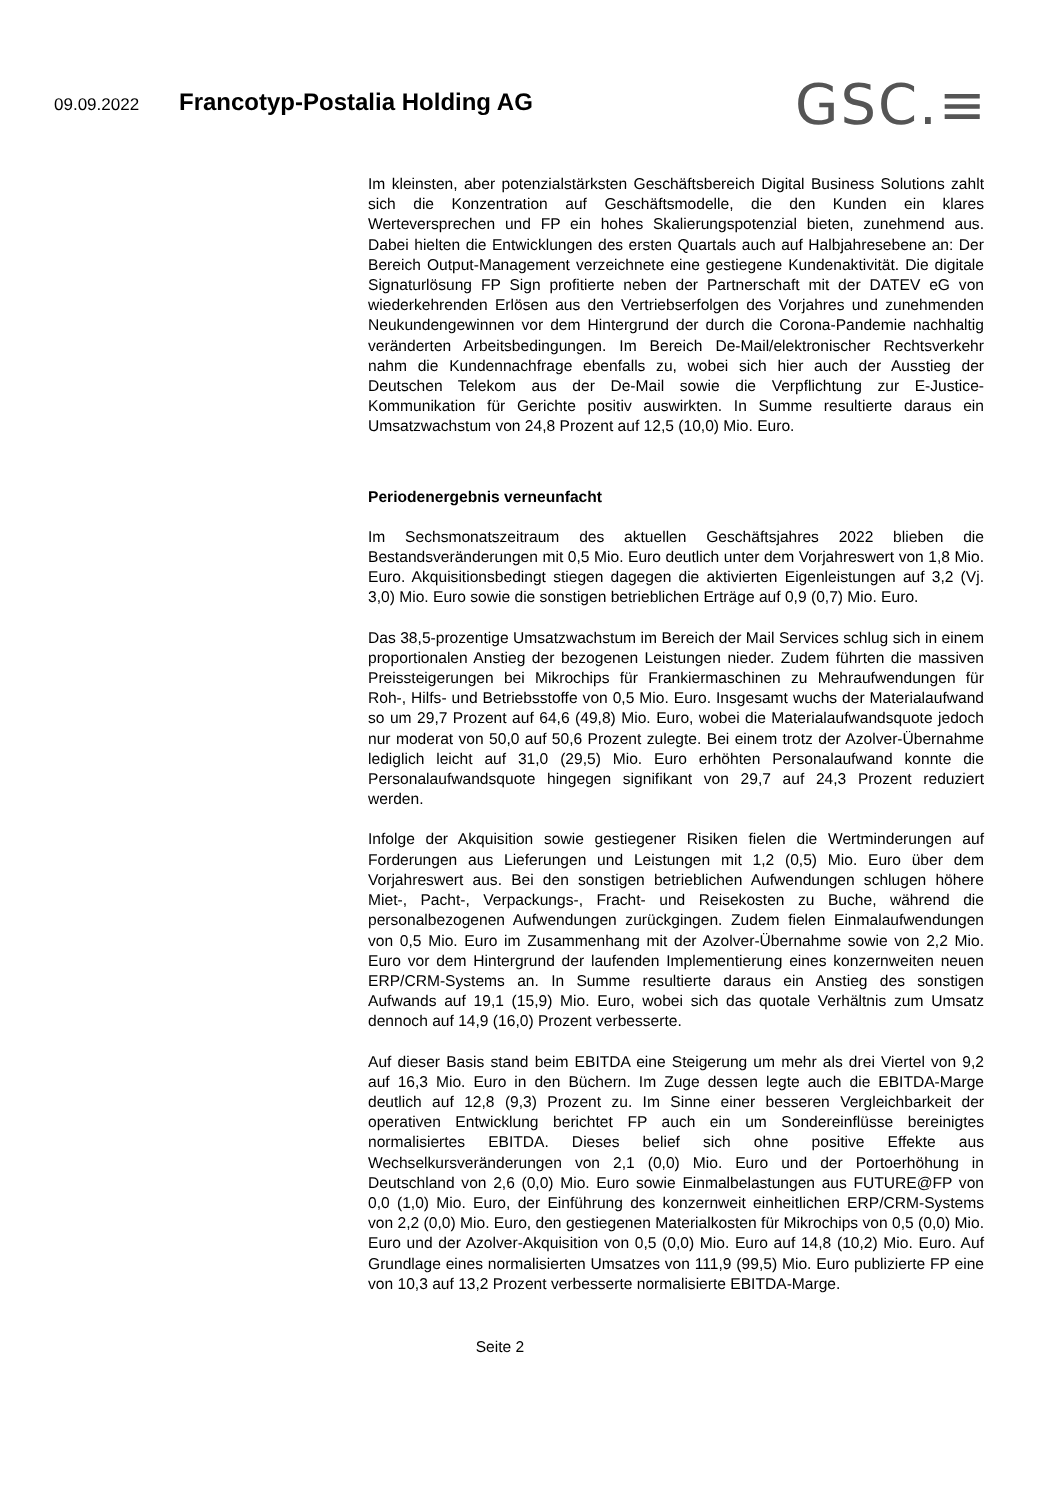09.09.2022 Francotyp-Postalia Holding AG
GSC.≡
Im kleinsten, aber potenzialstärksten Geschäftsbereich Digital Business Solutions zahlt sich die Konzentration auf Geschäftsmodelle, die den Kunden ein klares Werteversprechen und FP ein hohes Skalierungspotenzial bieten, zunehmend aus. Dabei hielten die Entwicklungen des ersten Quartals auch auf Halbjahresebene an: Der Bereich Output-Management verzeichnete eine gestiegene Kundenaktivität. Die digitale Signaturlösung FP Sign profitierte neben der Partnerschaft mit der DATEV eG von wiederkehrenden Erlösen aus den Vertriebserfolgen des Vorjahres und zunehmenden Neukundengewinnen vor dem Hintergrund der durch die Corona-Pandemie nachhaltig veränderten Arbeitsbedingungen. Im Bereich De-Mail/elektronischer Rechtsverkehr nahm die Kundennachfrage ebenfalls zu, wobei sich hier auch der Ausstieg der Deutschen Telekom aus der De-Mail sowie die Verpflichtung zur E-Justice-Kommunikation für Gerichte positiv auswirkten. In Summe resultierte daraus ein Umsatzwachstum von 24,8 Prozent auf 12,5 (10,0) Mio. Euro.
Periodenergebnis verneunfacht
Im Sechsmonatszeitraum des aktuellen Geschäftsjahres 2022 blieben die Bestandsveränderungen mit 0,5 Mio. Euro deutlich unter dem Vorjahreswert von 1,8 Mio. Euro. Akquisitionsbedingt stiegen dagegen die aktivierten Eigenleistungen auf 3,2 (Vj. 3,0) Mio. Euro sowie die sonstigen betrieblichen Erträge auf 0,9 (0,7) Mio. Euro.
Das 38,5-prozentige Umsatzwachstum im Bereich der Mail Services schlug sich in einem proportionalen Anstieg der bezogenen Leistungen nieder. Zudem führten die massiven Preissteigerungen bei Mikrochips für Frankiermaschinen zu Mehraufwendungen für Roh-, Hilfs- und Betriebsstoffe von 0,5 Mio. Euro. Insgesamt wuchs der Materialaufwand so um 29,7 Prozent auf 64,6 (49,8) Mio. Euro, wobei die Materialaufwandsquote jedoch nur moderat von 50,0 auf 50,6 Prozent zulegte. Bei einem trotz der Azolver-Übernahme lediglich leicht auf 31,0 (29,5) Mio. Euro erhöhten Personalaufwand konnte die Personalaufwandsquote hingegen signifikant von 29,7 auf 24,3 Prozent reduziert werden.
Infolge der Akquisition sowie gestiegener Risiken fielen die Wertminderungen auf Forderungen aus Lieferungen und Leistungen mit 1,2 (0,5) Mio. Euro über dem Vorjahreswert aus. Bei den sonstigen betrieblichen Aufwendungen schlugen höhere Miet-, Pacht-, Verpackungs-, Fracht- und Reisekosten zu Buche, während die personalbezogenen Aufwendungen zurückgingen. Zudem fielen Einmalaufwendungen von 0,5 Mio. Euro im Zusammenhang mit der Azolver-Übernahme sowie von 2,2 Mio. Euro vor dem Hintergrund der laufenden Implementierung eines konzernweiten neuen ERP/CRM-Systems an. In Summe resultierte daraus ein Anstieg des sonstigen Aufwands auf 19,1 (15,9) Mio. Euro, wobei sich das quotale Verhältnis zum Umsatz dennoch auf 14,9 (16,0) Prozent verbesserte.
Auf dieser Basis stand beim EBITDA eine Steigerung um mehr als drei Viertel von 9,2 auf 16,3 Mio. Euro in den Büchern. Im Zuge dessen legte auch die EBITDA-Marge deutlich auf 12,8 (9,3) Prozent zu. Im Sinne einer besseren Vergleichbarkeit der operativen Entwicklung berichtet FP auch ein um Sondereinflüsse bereinigtes normalisiertes EBITDA. Dieses belief sich ohne positive Effekte aus Wechselkursveränderungen von 2,1 (0,0) Mio. Euro und der Portoerhöhung in Deutschland von 2,6 (0,0) Mio. Euro sowie Einmalbelastungen aus FUTURE@FP von 0,0 (1,0) Mio. Euro, der Einführung des konzernweit einheitlichen ERP/CRM-Systems von 2,2 (0,0) Mio. Euro, den gestiegenen Materialkosten für Mikrochips von 0,5 (0,0) Mio. Euro und der Azolver-Akquisition von 0,5 (0,0) Mio. Euro auf 14,8 (10,2) Mio. Euro. Auf Grundlage eines normalisierten Umsatzes von 111,9 (99,5) Mio. Euro publizierte FP eine von 10,3 auf 13,2 Prozent verbesserte normalisierte EBITDA-Marge.
Seite 2